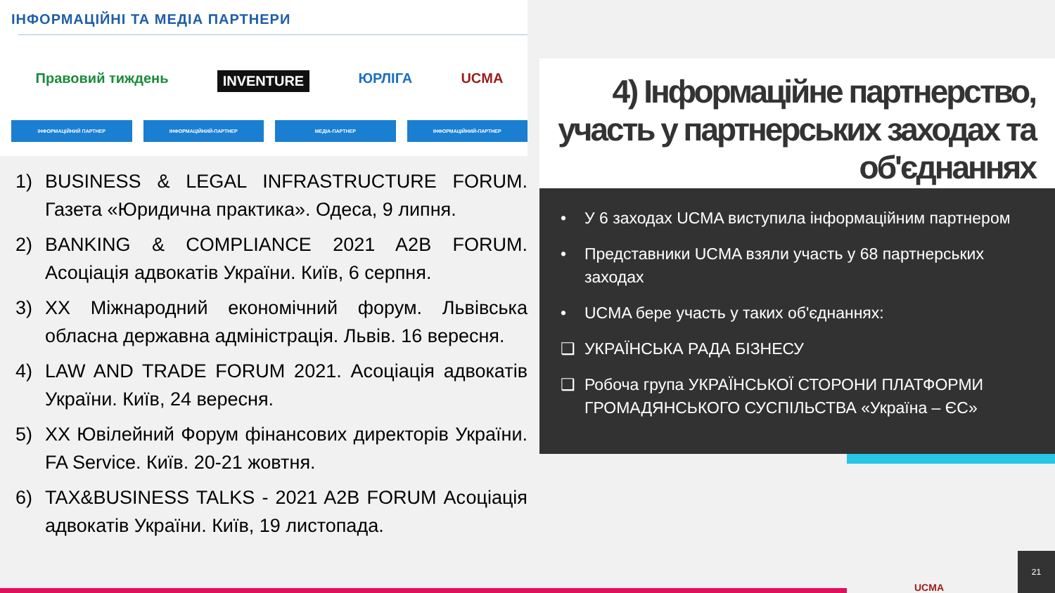ІНФОРМАЦІЙНІ ТА МЕДІА ПАРТНЕРИ
Правовий тиждень INVENTURE ЮРЛІГА UCMA
ІНФОРМАЦІЙНИЙ ПАРТНЕР ІНФОРМАЦІЙНИЙ-ПАРТНЕР МЕДІА-ПАРТНЕР ІНФОРМАЦІЙНИЙ-ПАРТНЕР
1) BUSINESS & LEGAL INFRASTRUCTURE FORUM. Газета «Юридична практика». Одеса, 9 липня.
2) BANKING & COMPLIANCE 2021 A2B FORUM. Асоціація адвокатів України. Київ, 6 серпня.
3) XX Міжнародний економічний форум. Львівська обласна державна адміністрація. Львів. 16 вересня.
4) LAW AND TRADE FORUM 2021. Асоціація адвокатів України. Київ, 24 вересня.
5) XX Ювілейний Форум фінансових директорів України. FA Service. Київ. 20-21 жовтня.
6) TAX&BUSINESS TALKS - 2021 A2B FORUM Асоціація адвокатів України. Київ, 19 листопада.
4) Інформаційне партнерство, участь у партнерських заходах та об'єднаннях
• У 6 заходах UCMA виступила інформаційним партнером
• Представники UCMA взяли участь у 68 партнерських заходах
• UCMA бере участь у таких об'єднаннях:
❑ УКРАЇНСЬКА РАДА БІЗНЕСУ
❑ Робоча група УКРАЇНСЬКОЇ СТОРОНИ ПЛАТФОРМИ ГРОМАДЯНСЬКОГО СУСПІЛЬСТВА «Україна – ЄС»
UCMA 21